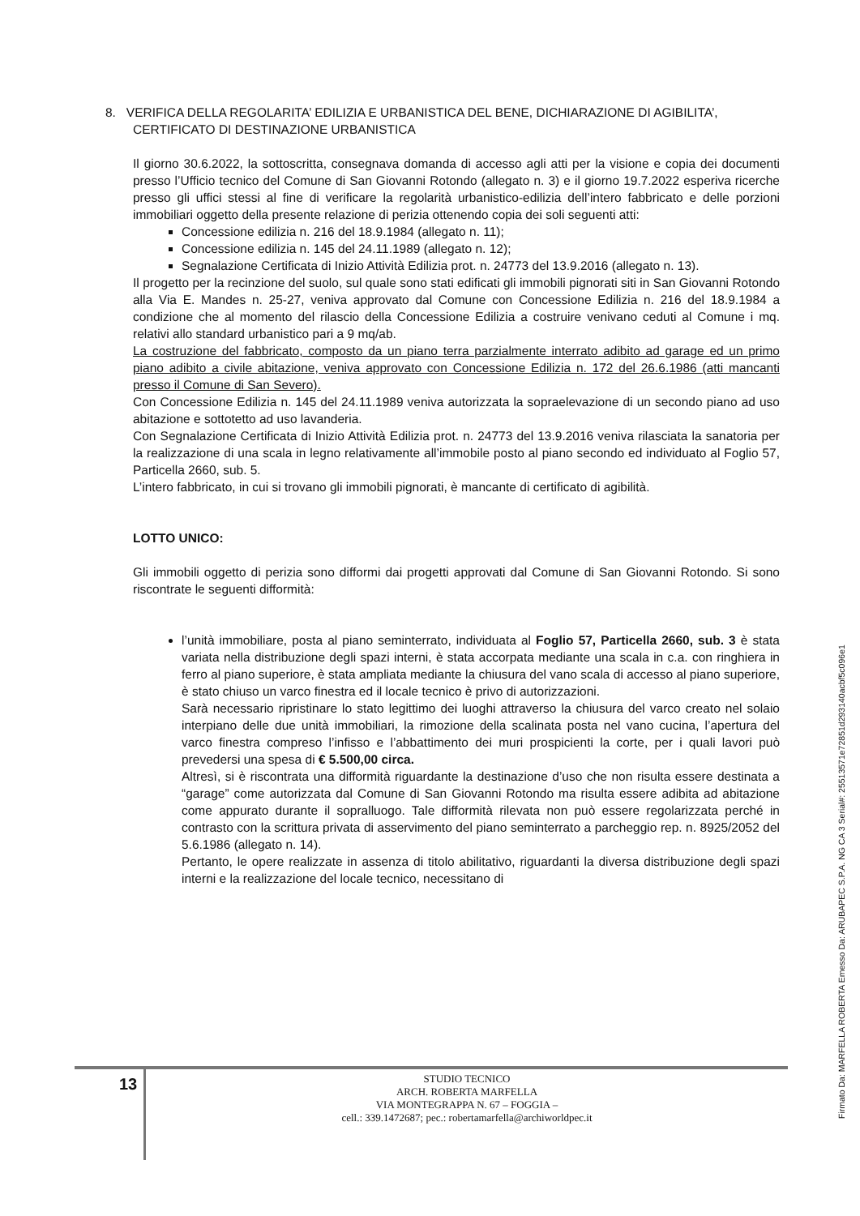8. VERIFICA DELLA REGOLARITA’ EDILIZIA E URBANISTICA DEL BENE, DICHIARAZIONE DI AGIBILITA’,
CERTIFICATO DI DESTINAZIONE URBANISTICA
Il giorno 30.6.2022, la sottoscritta, consegnava domanda di accesso agli atti per la visione e copia dei documenti presso l’Ufficio tecnico del Comune di San Giovanni Rotondo (allegato n. 3) e il giorno 19.7.2022 esperiva ricerche presso gli uffici stessi al fine di verificare la regolarità urbanistico-edilizia dell’intero fabbricato e delle porzioni immobiliari oggetto della presente relazione di perizia ottenendo copia dei soli seguenti atti:
Concessione edilizia n. 216 del 18.9.1984 (allegato n. 11);
Concessione edilizia n. 145 del 24.11.1989 (allegato n. 12);
Segnalazione Certificata di Inizio Attività Edilizia prot. n. 24773 del 13.9.2016 (allegato n. 13).
Il progetto per la recinzione del suolo, sul quale sono stati edificati gli immobili pignorati siti in San Giovanni Rotondo alla Via E. Mandes n. 25-27, veniva approvato dal Comune con Concessione Edilizia n. 216 del 18.9.1984 a condizione che al momento del rilascio della Concessione Edilizia a costruire venivano ceduti al Comune i mq. relativi allo standard urbanistico pari a 9 mq/ab.
La costruzione del fabbricato, composto da un piano terra parzialmente interrato adibito ad garage ed un primo piano adibito a civile abitazione, veniva approvato con Concessione Edilizia n. 172 del 26.6.1986 (atti mancanti presso il Comune di San Severo).
Con Concessione Edilizia n. 145 del 24.11.1989 veniva autorizzata la sopraelevazione di un secondo piano ad uso abitazione e sottotetto ad uso lavanderia.
Con Segnalazione Certificata di Inizio Attività Edilizia prot. n. 24773 del 13.9.2016 veniva rilasciata la sanatoria per la realizzazione di una scala in legno relativamente all’immobile posto al piano secondo ed individuato al Foglio 57, Particella 2660, sub. 5.
L’intero fabbricato, in cui si trovano gli immobili pignorati, è mancante di certificato di agibilità.
LOTTO UNICO:
Gli immobili oggetto di perizia sono difformi dai progetti approvati dal Comune di San Giovanni Rotondo. Si sono riscontrate le seguenti difformità:
l’unità immobiliare, posta al piano seminterrato, individuata al Foglio 57, Particella 2660, sub. 3 è stata variata nella distribuzione degli spazi interni, è stata accorpata mediante una scala in c.a. con ringhiera in ferro al piano superiore, è stata ampliata mediante la chiusura del vano scala di accesso al piano superiore, è stato chiuso un varco finestra ed il locale tecnico è privo di autorizzazioni.
Sarà necessario ripristinare lo stato legittimo dei luoghi attraverso la chiusura del varco creato nel solaio interpiano delle due unità immobiliari, la rimozione della scalinata posta nel vano cucina, l’apertura del varco finestra compreso l’infisso e l’abbattimento dei muri prospicienti la corte, per i quali lavori può prevedersi una spesa di € 5.500,00 circa.
Altresì, si è riscontrata una difformità riguardante la destinazione d’uso che non risulta essere destinata a “garage” come autorizzata dal Comune di San Giovanni Rotondo ma risulta essere adibita ad abitazione come appurato durante il sopralluogo. Tale difformità rilevata non può essere regolarizzata perché in contrasto con la scrittura privata di asservimento del piano seminterrato a parcheggio rep. n. 8925/2052 del 5.6.1986 (allegato n. 14).
Pertanto, le opere realizzate in assenza di titolo abilitativo, riguardanti la diversa distribuzione degli spazi interni e la realizzazione del locale tecnico, necessitano di
13
STUDIO TECNICO
ARCH. ROBERTA MARFELLA
VIA MONTEGRAPPA N. 67 – FOGGIA –
cell.: 339.1472687; pec.: robertamarfella@archiworldpec.it
Firmato Da: MARFELLA ROBERTA Emesso Da: ARUBAPEC S.P.A. NG CA 3 Serial#: 25513571e72851d293140acbf5c096e1